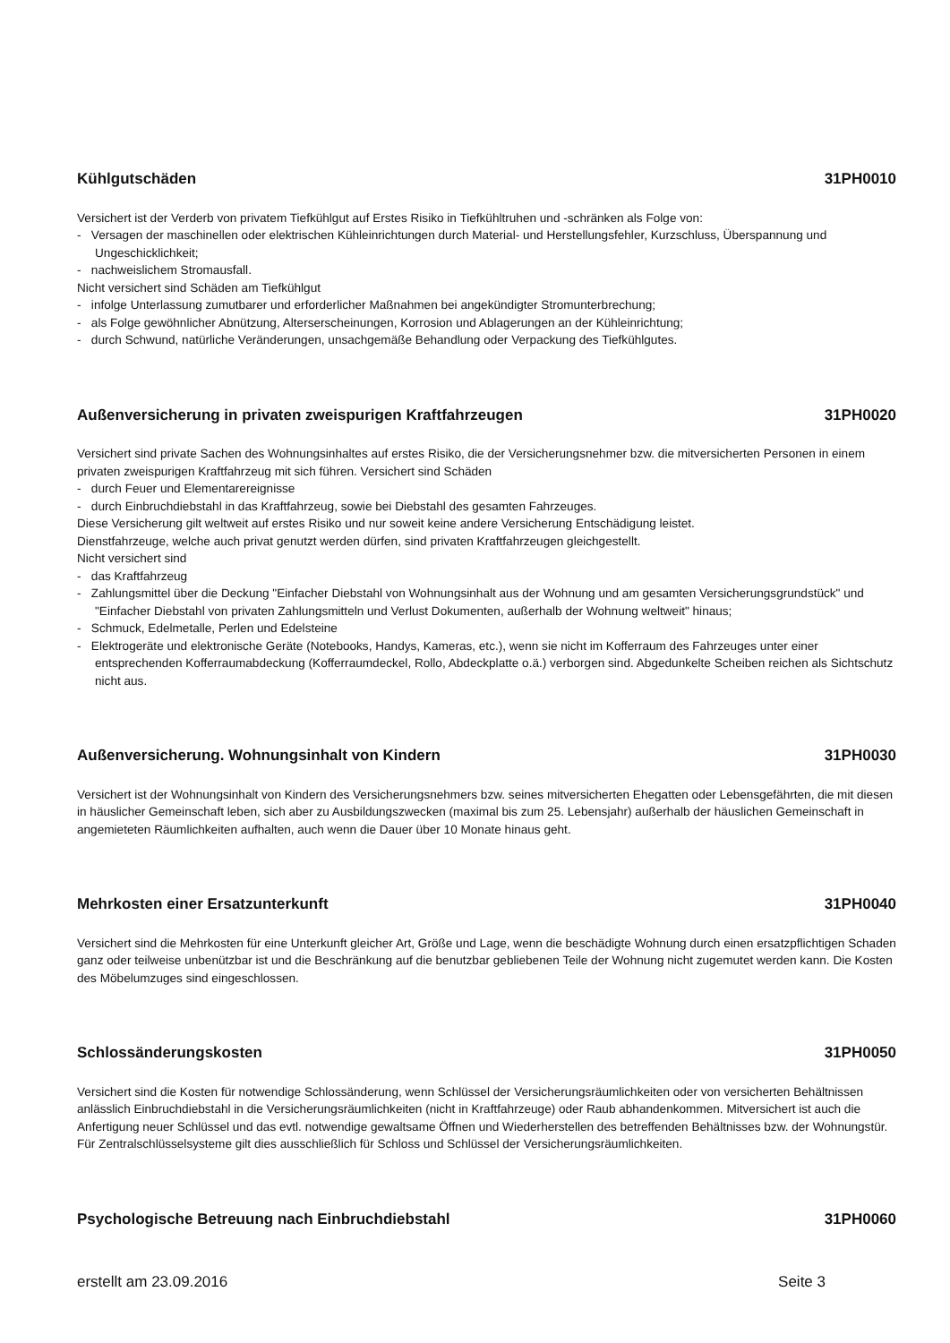Kühlgutschäden 31PH0010
Versichert ist der Verderb von privatem Tiefkühlgut auf Erstes Risiko in Tiefkühltruhen und -schränken als Folge von:
- Versagen der maschinellen oder elektrischen Kühleinrichtungen durch Material- und Herstellungsfehler, Kurzschluss, Überspannung und Ungeschicklichkeit;
- nachweislichem Stromausfall.
Nicht versichert sind Schäden am Tiefkühlgut
- infolge Unterlassung zumutbarer und erforderlicher Maßnahmen bei angekündigter Stromunterbrechung;
- als Folge gewöhnlicher Abnützung, Alterserscheinungen, Korrosion und Ablagerungen an der Kühleinrichtung;
- durch Schwund, natürliche Veränderungen, unsachgemäße Behandlung oder Verpackung des Tiefkühlgutes.
Außenversicherung in privaten zweispurigen Kraftfahrzeugen 31PH0020
Versichert sind private Sachen des Wohnungsinhaltes auf erstes Risiko, die der Versicherungsnehmer bzw. die mitversicherten Personen in einem privaten zweispurigen Kraftfahrzeug mit sich führen. Versichert sind Schäden
- durch Feuer und Elementarereignisse
- durch Einbruchdiebstahl in das Kraftfahrzeug, sowie bei Diebstahl des gesamten Fahrzeuges.
Diese Versicherung gilt weltweit auf erstes Risiko und nur soweit keine andere Versicherung Entschädigung leistet.
Dienstfahrzeuge, welche auch privat genutzt werden dürfen, sind privaten Kraftfahrzeugen gleichgestellt.
Nicht versichert sind
- das Kraftfahrzeug
- Zahlungsmittel über die Deckung "Einfacher Diebstahl von Wohnungsinhalt aus der Wohnung und am gesamten Versicherungsgrundstück" und "Einfacher Diebstahl von privaten Zahlungsmitteln und Verlust Dokumenten, außerhalb der Wohnung weltweit" hinaus;
- Schmuck, Edelmetalle, Perlen und Edelsteine
- Elektrogeräte und elektronische Geräte (Notebooks, Handys, Kameras, etc.), wenn sie nicht im Kofferraum des Fahrzeuges unter einer entsprechenden Kofferraumabdeckung (Kofferraumdeckel, Rollo, Abdeckplatte o.ä.) verborgen sind. Abgedunkelte Scheiben reichen als Sichtschutz nicht aus.
Außenversicherung. Wohnungsinhalt von Kindern 31PH0030
Versichert ist der Wohnungsinhalt von Kindern des Versicherungsnehmers bzw. seines mitversicherten Ehegatten oder Lebensgefährten, die mit diesen in häuslicher Gemeinschaft leben, sich aber zu Ausbildungszwecken (maximal bis zum 25. Lebensjahr) außerhalb der häuslichen Gemeinschaft in angemieteten Räumlichkeiten aufhalten, auch wenn die Dauer über 10 Monate hinaus geht.
Mehrkosten einer Ersatzunterkunft 31PH0040
Versichert sind die Mehrkosten für eine Unterkunft gleicher Art, Größe und Lage, wenn die beschädigte Wohnung durch einen ersatzpflichtigen Schaden ganz oder teilweise unbenützbar ist und die Beschränkung auf die benutzbar gebliebenen Teile der Wohnung nicht zugemutet werden kann. Die Kosten des Möbelumzuges sind eingeschlossen.
Schlossänderungskosten 31PH0050
Versichert sind die Kosten für notwendige Schlossänderung, wenn Schlüssel der Versicherungsräumlichkeiten oder von versicherten Behältnissen anlässlich Einbruchdiebstahl in die Versicherungsräumlichkeiten (nicht in Kraftfahrzeuge) oder Raub abhandenkommen. Mitversichert ist auch die Anfertigung neuer Schlüssel und das evtl. notwendige gewaltsame Öffnen und Wiederherstellen des betreffenden Behältnisses bzw. der Wohnungstür.
Für Zentralschlüsselsysteme gilt dies ausschließlich für Schloss und Schlüssel der Versicherungsräumlichkeiten.
Psychologische Betreuung nach Einbruchdiebstahl 31PH0060
erstellt am 23.09.2016 Seite 3